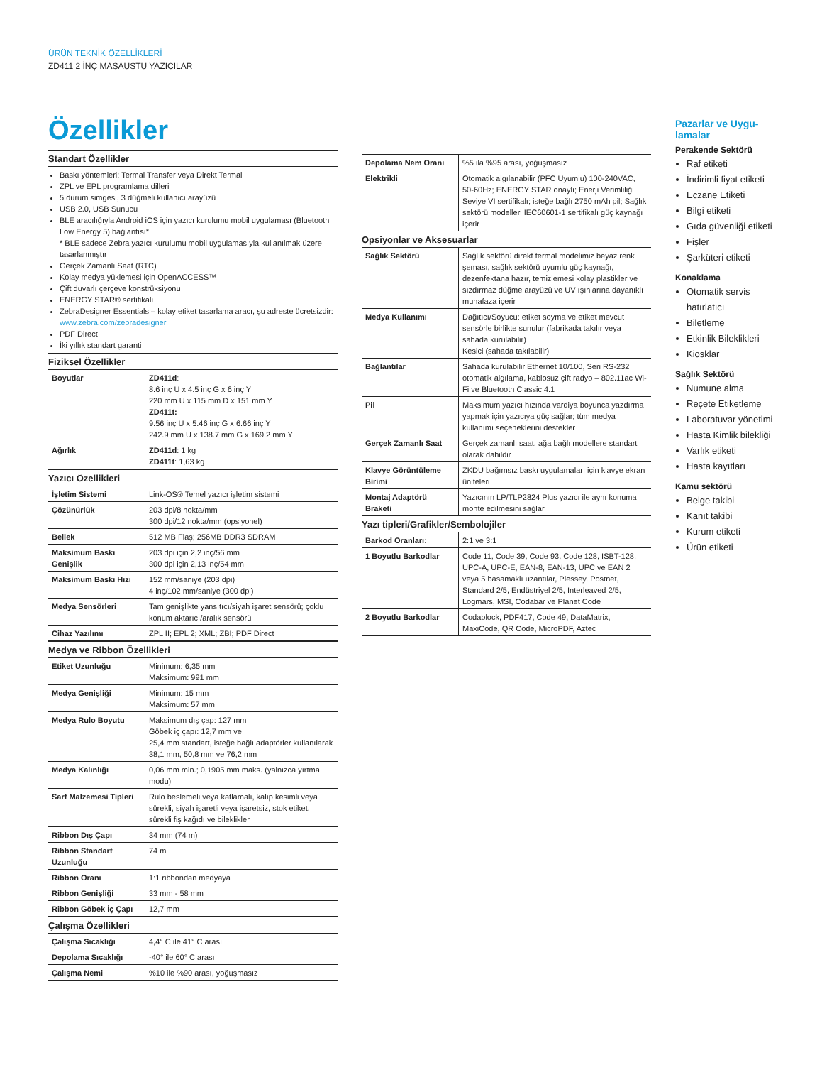ÜRÜN TEKNİK ÖZELLİKLERİ
ZD411 2 İNÇ MASAÜSTÜ YAZICILAR
Özellikler
Standart Özellikler
Baskı yöntemleri: Termal Transfer veya Direkt Termal
ZPL ve EPL programlama dilleri
5 durum simgesi, 3 düğmeli kullanıcı arayüzü
USB 2.0, USB Sunucu
BLE aracılığıyla Android iOS için yazıcı kurulumu mobil uygulaması (Bluetooth Low Energy 5) bağlantısı*
* BLE sadece Zebra yazıcı kurulumu mobil uygulamasıyla kullanılmak üzere tasarlanmıştır
Gerçek Zamanlı Saat (RTC)
Kolay medya yüklemesi için OpenACCESS™
Çift duvarlı çerçeve konstrüksiyonu
ENERGY STAR® sertifikalı
ZebraDesigner Essentials – kolay etiket tasarlama aracı, şu adreste ücretsizdir: www.zebra.com/zebradesigner
PDF Direct
İki yıllık standart garanti
Fiziksel Özellikler
| Boyutlar | ZD411d : 8.6 inç U x 4.5 inç G x 6 inç Y 220 mm U x 115 mm D x 151 mm Y ZD411t: 9.56 inç U x 5.46 inç G x 6.66 inç Y 242.9 mm U x 138.7 mm G x 169.2 mm Y |
| Ağırlık | ZD411d : 1 kg ZD411t : 1,63 kg |
Yazıcı Özellikleri
| İşletim Sistemi | Link-OS® Temel yazıcı işletim sistemi |
| Çözünürlük | 203 dpi/8 nokta/mm 300 dpi/12 nokta/mm (opsiyonel) |
| Bellek | 512 MB Flaş; 256MB DDR3 SDRAM |
| Maksimum Baskı Genişlik | 203 dpi için 2,2 inç/56 mm 300 dpi için 2,13 inç/54 mm |
| Maksimum Baskı Hızı | 152 mm/saniye (203 dpi) 4 inç/102 mm/saniye (300 dpi) |
| Medya Sensörleri | Tam genişlikte yansıtıcı/siyah işaret sensörü; çoklu konum aktarıcı/aralık sensörü |
| Cihaz Yazılımı | ZPL II; EPL 2; XML; ZBI; PDF Direct |
Medya ve Ribbon Özellikleri
| Etiket Uzunluğu | Minimum: 6,35 mm Maksimum: 991 mm |
| Medya Genişliği | Minimum: 15 mm Maksimum: 57 mm |
| Medya Rulo Boyutu | Maksimum dış çap: 127 mm Göbek iç çapı: 12,7 mm ve 25,4 mm standart, isteğe bağlı adaptörler kullanılarak 38,1 mm, 50,8 mm ve 76,2 mm |
| Medya Kalınlığı | 0,06 mm min.; 0,1905 mm maks. (yalnızca yırtma modu) |
| Sarf Malzemesi Tipleri | Rulo beslemeli veya katlamalı, kalıp kesimli veya sürekli, siyah işaretli veya işaretsiz, stok etiket, sürekli fiş kağıdı ve bileklikler |
| Ribbon Dış Çapı | 34 mm (74 m) |
| Ribbon Standart Uzunluğu | 74 m |
| Ribbon Oranı | 1:1 ribbondan medyaya |
| Ribbon Genişliği | 33 mm - 58 mm |
| Ribbon Göbek İç Çapı | 12,7 mm |
Çalışma Özellikleri
| Çalışma Sıcaklığı | 4,4° C ile 41° C arası |
| Depolama Sıcaklığı | -40° ile 60° C arası |
| Çalışma Nemi | %10 ile %90 arası, yoğuşmasız |
| Depolama Nem Oranı | %5 ila %95 arası, yoğuşmasız |
| Elektrikli | Otomatik algılanabilir (PFC Uyumlu) 100-240VAC, 50-60Hz; ENERGY STAR onaylı; Enerji Verimliliği Seviye VI sertifikalı; isteğe bağlı 2750 mAh pil; Sağlık sektörü modelleri IEC60601-1 sertifikalı güç kaynağı içerir |
Opsiyonlar ve Aksesuarlar
| Sağlık Sektörü | Sağlık sektörü direkt termal modelimiz beyaz renk şeması, sağlık sektörü uyumlu güç kaynağı, dezenfektana hazır, temizlemesi kolay plastikler ve sızdırmaz düğme arayüzü ve UV ışınlarına dayanıklı muhafaza içerir |
| Medya Kullanımı | Dağıtıcı/Soyucu: etiket soyma ve etiket mevcut sensörle birlikte sunulur (fabrikada takılır veya sahada kurulabilir) Kesici (sahada takılabilir) |
| Bağlantılar | Sahada kurulabilir Ethernet 10/100, Seri RS-232 otomatik algılama, kablosuz çift radyo – 802.11ac Wi-Fi ve Bluetooth Classic 4.1 |
| Pil | Maksimum yazıcı hızında vardiya boyunca yazdırma yapmak için yazıcıya güç sağlar; tüm medya kullanımı seçeneklerini destekler |
| Gerçek Zamanlı Saat | Gerçek zamanlı saat, ağa bağlı modellere standart olarak dahildir |
| Klavye Görüntüleme Birimi | ZKDU bağımsız baskı uygulamaları için klavye ekran üniteleri |
| Montaj Adaptörü Braketi | Yazıcının LP/TLP2824 Plus yazıcı ile aynı konuma monte edilmesini sağlar |
Yazı tipleri/Grafikler/Sembolojiler
| Barkod Oranları: | 2:1 ve 3:1 |
| 1 Boyutlu Barkodlar | Code 11, Code 39, Code 93, Code 128, ISBT-128, UPC-A, UPC-E, EAN-8, EAN-13, UPC ve EAN 2 veya 5 basamaklı uzantılar, Plessey, Postnet, Standard 2/5, Endüstriyel 2/5, Interleaved 2/5, Logmars, MSI, Codabar ve Planet Code |
| 2 Boyutlu Barkodlar | Codablock, PDF417, Code 49, DataMatrix, MaxiCode, QR Code, MicroPDF, Aztec |
Pazarlar ve Uygu-
lamalar
Perakende Sektörü
Raf etiketi
İndirimli fiyat etiketi
Eczane Etiketi
Bilgi etiketi
Gıda güvenliği etiketi
Fişler
Şarküteri etiketi
Konaklama
Otomatik servis hatırlatıcı
Biletleme
Etkinlik Bileklikleri
Kiosklar
Sağlık Sektörü
Numune alma
Reçete Etiketleme
Laboratuvar yönetimi
Hasta Kimlik bilekliği
Varlık etiketi
Hasta kayıtları
Kamu sektörü
Belge takibi
Kanıt takibi
Kurum etiketi
Ürün etiketi